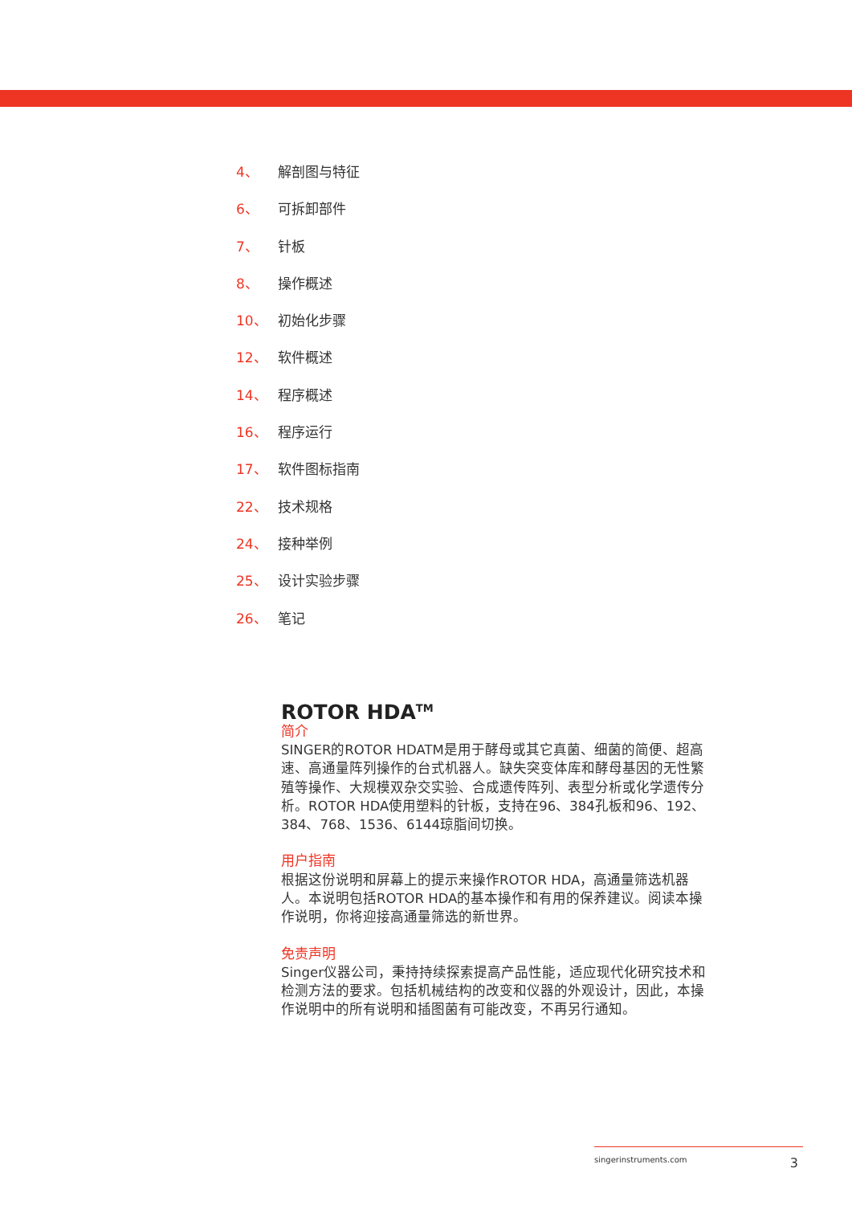4、 解剖图与特征
6、 可拆卸部件
7、 针板
8、 操作概述
10、 初始化步骤
12、 软件概述
14、 程序概述
16、 程序运行
17、 软件图标指南
22、 技术规格
24、 接种举例
25、 设计实验步骤
26、 笔记
ROTOR HDA<sup>TM</sup>
简介
SINGER的ROTOR HDATM是用于酵母或其它真菌、细菌的简便、超高速、高通量阵列操作的台式机器人。缺失突变体库和酵母基因的无性繁殖等操作、大规模双杂交实验、合成遗传阵列、表型分析或化学遗传分析。ROTOR HDA使用塑料的针板，支持在96、384孔板和96、192、384、768、1536、6144琼脂间切换。
用户指南
根据这份说明和屏幕上的提示来操作ROTOR HDA，高通量筛选机器人。本说明包括ROTOR HDA的基本操作和有用的保养建议。阅读本操作说明，你将迎接高通量筛选的新世界。
免责声明
Singer仪器公司，秉持持续探索提高产品性能，适应现代化研究技术和检测方法的要求。包括机械结构的改变和仪器的外观设计，因此，本操作说明中的所有说明和插图菌有可能改变，不再另行通知。
singerinstruments.com 3